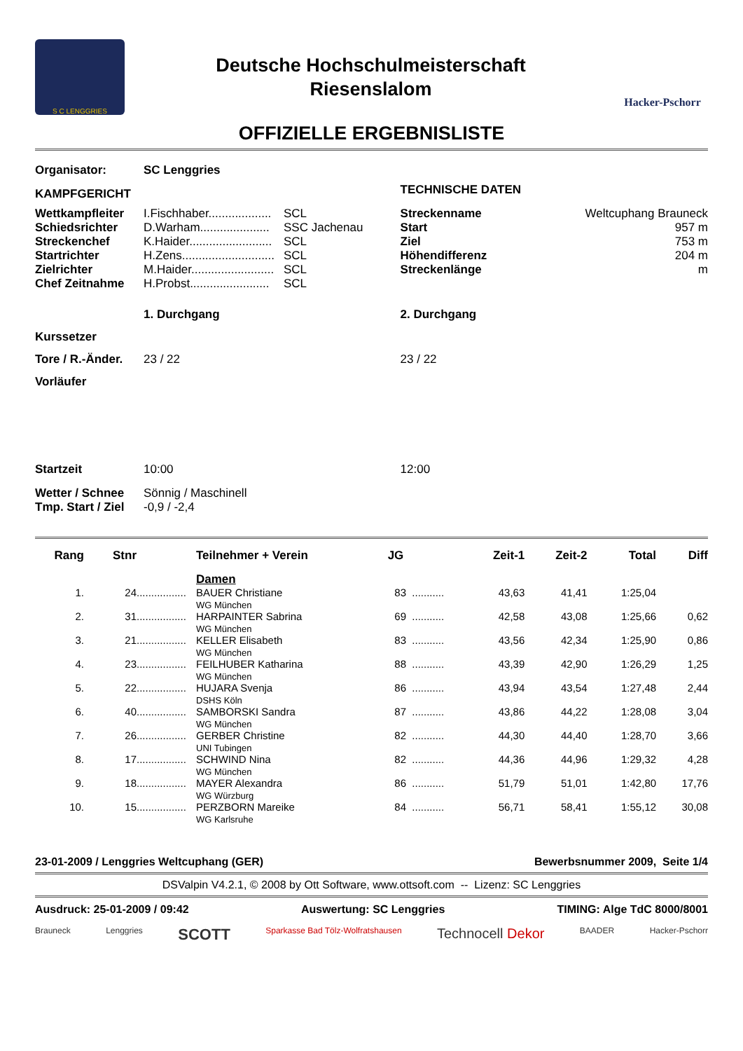S C LENGGRIES
Deutsche Hochschulmeisterschaft
Riesenslalom
Hacker-Pschorr
OFFIZIELLE ERGEBNISLISTE
| Organisator: | SC Lenggries | | | |
| KAMPFGERICHT | | | TECHNISCHE DATEN | |
| Wettkampfleiter | I.Fischhaber................... | SCL | Streckenname | Weltcuphang Brauneck |
| Schiedsrichter | D.Warham..................... | SSC Jachenau | Start | 957 m |
| Streckenchef | K.Haider......................... | SCL | Ziel | 753 m |
| Startrichter | H.Zens............................ | SCL | Höhendifferenz | 204 m |
| Zielrichter | M.Haider......................... | SCL | Streckenlänge | m |
| Chef Zeitnahme | H.Probst........................ | SCL | | |
| | 1. Durchgang | | 2. Durchgang | |
| Kurssetzer | | | | |
| Tore / R.-Änder. | 23 / 22 | | 23 / 22 | |
| Vorläufer | | | | |
| Startzeit | 10:00 | | 12:00 | |
| Wetter / Schnee | Sönnig / Maschinell | | | |
| Tmp. Start / Ziel | -0,9 / -2,4 | | | |
| Rang | Stnr | | Teilnehmer + Verein | JG | | Zeit-1 | Zeit-2 | Total | Diff |
| --- | --- | --- | --- | --- | --- | --- | --- | --- | --- |
| | | | Damen | | | | | | |
| 1. | 24 | ................. | BAUER Christiane WG München | 83 | ........... | 43,63 | 41,41 | 1:25,04 | |
| 2. | 31 | ................. | HARPAINTER Sabrina WG München | 69 | ........... | 42,58 | 43,08 | 1:25,66 | 0,62 |
| 3. | 21 | ................. | KELLER Elisabeth WG München | 83 | ........... | 43,56 | 42,34 | 1:25,90 | 0,86 |
| 4. | 23 | ................. | FEILHUBER Katharina WG München | 88 | ........... | 43,39 | 42,90 | 1:26,29 | 1,25 |
| 5. | 22 | ................. | HUJARA Svenja DSHS Köln | 86 | ........... | 43,94 | 43,54 | 1:27,48 | 2,44 |
| 6. | 40 | ................. | SAMBORSKI Sandra WG München | 87 | ........... | 43,86 | 44,22 | 1:28,08 | 3,04 |
| 7. | 26 | ................. | GERBER Christine UNI Tubingen | 82 | ........... | 44,30 | 44,40 | 1:28,70 | 3,66 |
| 8. | 17 | ................. | SCHWIND Nina WG München | 82 | ........... | 44,36 | 44,96 | 1:29,32 | 4,28 |
| 9. | 18 | ................. | MAYER Alexandra WG Würzburg | 86 | ........... | 51,79 | 51,01 | 1:42,80 | 17,76 |
| 10. | 15 | ................. | PERZBORN Mareike WG Karlsruhe | 84 | ........... | 56,71 | 58,41 | 1:55,12 | 30,08 |
23-01-2009 / Lenggries Weltcuphang (GER) Bewerbsnummer 2009, Seite 1/4
DSValpin V4.2.1, © 2008 by Ott Software, www.ottsoft.com -- Lizenz: SC Lenggries
Ausdruck: 25-01-2009 / 09:42 Auswertung: SC Lenggries TIMING: Alge TdC 8000/8001
Brauneck Lenggries SCOTT Sparkasse Bad Tölz-Wolfratshausen Technocell Dekor BAADER Hacker-Pschorr